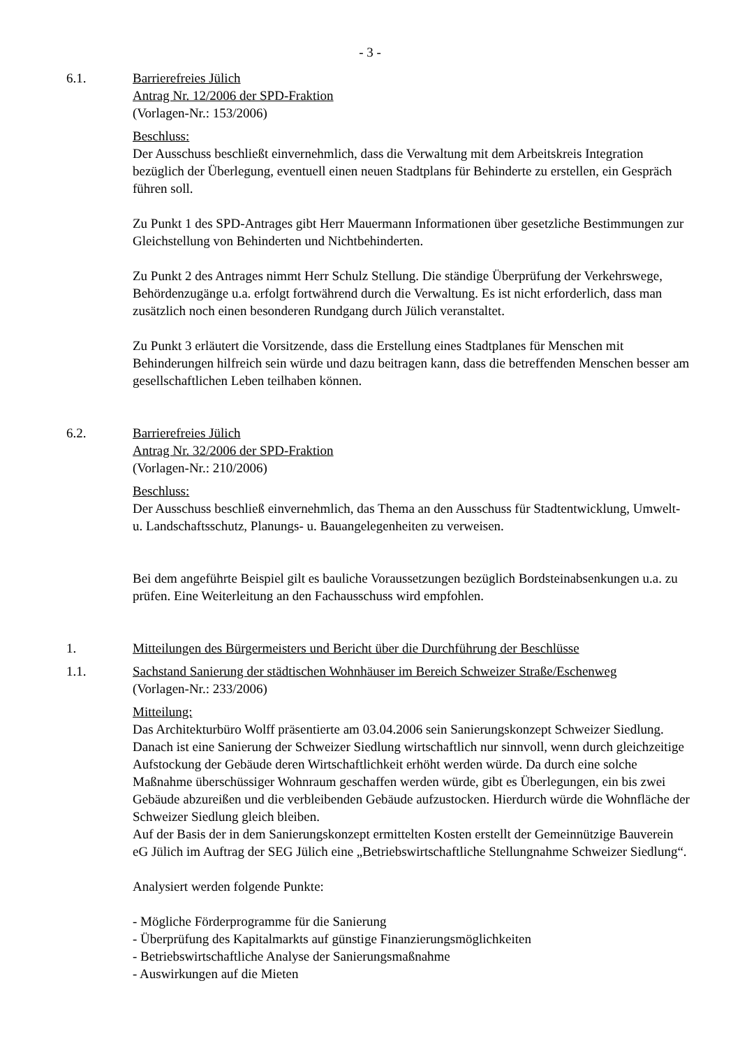- 3 -
6.1. Barrierefreies Jülich
Antrag Nr. 12/2006 der SPD-Fraktion
(Vorlagen-Nr.: 153/2006)
Beschluss:
Der Ausschuss beschließt einvernehmlich, dass die Verwaltung mit dem Arbeitskreis Integration bezüglich der Überlegung, eventuell einen neuen Stadtplans für Behinderte zu erstellen, ein Gespräch führen soll.
Zu Punkt 1 des SPD-Antrages gibt Herr Mauermann Informationen über gesetzliche Bestimmungen zur Gleichstellung von Behinderten und Nichtbehinderten.
Zu Punkt 2 des Antrages nimmt Herr Schulz Stellung. Die ständige Überprüfung der Verkehrswege, Behördenzugänge u.a. erfolgt fortwährend durch die Verwaltung. Es ist nicht erforderlich, dass man zusätzlich noch einen besonderen Rundgang durch Jülich veranstaltet.
Zu Punkt 3 erläutert die Vorsitzende, dass die Erstellung eines Stadtplanes für Menschen mit Behinderungen hilfreich sein würde und dazu beitragen kann, dass die betreffenden Menschen besser am gesellschaftlichen Leben teilhaben können.
6.2. Barrierefreies Jülich
Antrag Nr. 32/2006 der SPD-Fraktion
(Vorlagen-Nr.: 210/2006)
Beschluss:
Der Ausschuss beschließ einvernehmlich, das Thema an den Ausschuss für Stadtentwicklung, Umwelt- u. Landschaftsschutz, Planungs- u. Bauangelegenheiten zu verweisen.
Bei dem angeführte Beispiel gilt es bauliche Voraussetzungen bezüglich Bordsteinabsenkungen u.a. zu prüfen. Eine Weiterleitung an den Fachausschuss wird empfohlen.
1. Mitteilungen des Bürgermeisters und Bericht über die Durchführung der Beschlüsse
1.1. Sachstand Sanierung der städtischen Wohnhäuser im Bereich Schweizer Straße/Eschenweg
(Vorlagen-Nr.: 233/2006)
Mitteilung:
Das Architekturbüro Wolff präsentierte am 03.04.2006 sein Sanierungskonzept Schweizer Siedlung. Danach ist eine Sanierung der Schweizer Siedlung wirtschaftlich nur sinnvoll, wenn durch gleichzeitige Aufstockung der Gebäude deren Wirtschaftlichkeit erhöht werden würde. Da durch eine solche Maßnahme überschüssiger Wohnraum geschaffen werden würde, gibt es Überlegungen, ein bis zwei Gebäude abzureißen und die verbleibenden Gebäude aufzustocken. Hierdurch würde die Wohnfläche der Schweizer Siedlung gleich bleiben.
Auf der Basis der in dem Sanierungskonzept ermittelten Kosten erstellt der Gemeinnützige Bauverein eG Jülich im Auftrag der SEG Jülich eine „Betriebswirtschaftliche Stellungnahme Schweizer Siedlung“.
Analysiert werden folgende Punkte:
- Mögliche Förderprogramme für die Sanierung
- Überprüfung des Kapitalmarkts auf günstige Finanzierungsmöglichkeiten
- Betriebswirtschaftliche Analyse der Sanierungsmaßnahme
- Auswirkungen auf die Mieten